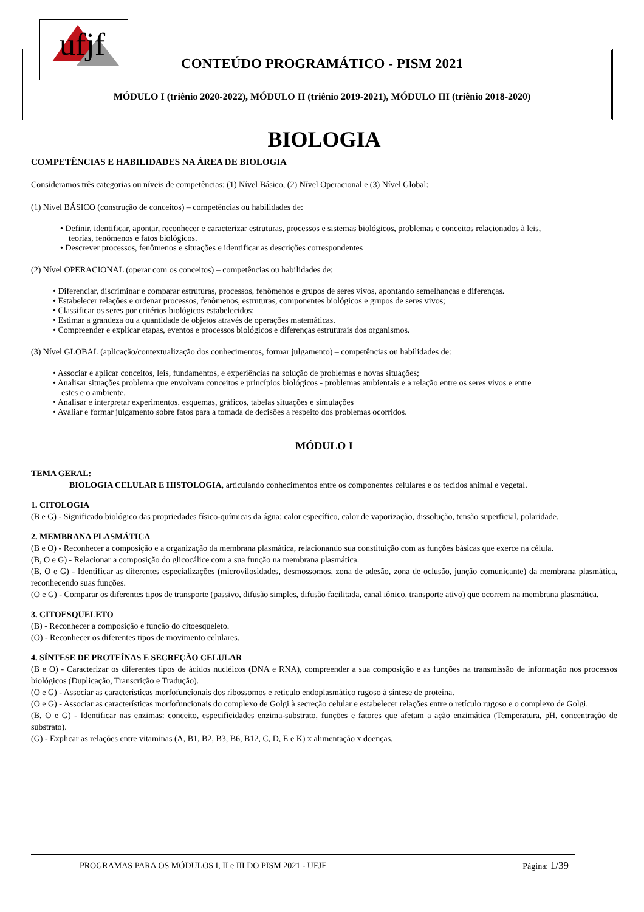ufjf
CONTEÚDO PROGRAMÁTICO - PISM 2021
MÓDULO I (triênio 2020-2022), MÓDULO II (triênio 2019-2021), MÓDULO III (triênio 2018-2020)
BIOLOGIA
COMPETÊNCIAS E HABILIDADES NA ÁREA DE BIOLOGIA
Consideramos três categorias ou níveis de competências: (1) Nível Básico, (2) Nível Operacional e (3) Nível Global:
(1) Nível BÁSICO (construção de conceitos) – competências ou habilidades de:
• Definir, identificar, apontar, reconhecer e caracterizar estruturas, processos e sistemas biológicos, problemas e conceitos relacionados à leis,
teorias, fenômenos e fatos biológicos.
• Descrever processos, fenômenos e situações e identificar as descrições correspondentes
(2) Nível OPERACIONAL (operar com os conceitos) – competências ou habilidades de:
• Diferenciar, discriminar e comparar estruturas, processos, fenômenos e grupos de seres vivos, apontando semelhanças e diferenças.
• Estabelecer relações e ordenar processos, fenômenos, estruturas, componentes biológicos e grupos de seres vivos;
• Classificar os seres por critérios biológicos estabelecidos;
• Estimar a grandeza ou a quantidade de objetos através de operações matemáticas.
• Compreender e explicar etapas, eventos e processos biológicos e diferenças estruturais dos organismos.
(3) Nível GLOBAL (aplicação/contextualização dos conhecimentos, formar julgamento) – competências ou habilidades de:
• Associar e aplicar conceitos, leis, fundamentos, e experiências na solução de problemas e novas situações;
• Analisar situações problema que envolvam conceitos e princípios biológicos - problemas ambientais e a relação entre os seres vivos e entre
estes e o ambiente.
• Analisar e interpretar experimentos, esquemas, gráficos, tabelas situações e simulações
• Avaliar e formar julgamento sobre fatos para a tomada de decisões a respeito dos problemas ocorridos.
MÓDULO I
TEMA GERAL:
BIOLOGIA CELULAR E HISTOLOGIA, articulando conhecimentos entre os componentes celulares e os tecidos animal e vegetal.
1. CITOLOGIA
(B e G) - Significado biológico das propriedades físico-químicas da água: calor específico, calor de vaporização, dissolução, tensão superficial, polaridade.
2. MEMBRANA PLASMÁTICA
(B e O) - Reconhecer a composição e a organização da membrana plasmática, relacionando sua constituição com as funções básicas que exerce na célula.
(B, O e G) - Relacionar a composição do glicocálice com a sua função na membrana plasmática.
(B, O e G) - Identificar as diferentes especializações (microvilosidades, desmossomos, zona de adesão, zona de oclusão, junção comunicante) da membrana plasmática, reconhecendo suas funções.
(O e G) - Comparar os diferentes tipos de transporte (passivo, difusão simples, difusão facilitada, canal iônico, transporte ativo) que ocorrem na membrana plasmática.
3. CITOESQUELETO
(B) - Reconhecer a composição e função do citoesqueleto.
(O) - Reconhecer os diferentes tipos de movimento celulares.
4. SÍNTESE DE PROTEÍNAS E SECREÇÃO CELULAR
(B e O) - Caracterizar os diferentes tipos de ácidos nucléicos (DNA e RNA), compreender a sua composição e as funções na transmissão de informação nos processos biológicos (Duplicação, Transcrição e Tradução).
(O e G) - Associar as características morfofuncionais dos ribossomos e retículo endoplasmático rugoso à síntese de proteína.
(O e G) - Associar as características morfofuncionais do complexo de Golgi à secreção celular e estabelecer relações entre o retículo rugoso e o complexo de Golgi.
(B, O e G) - Identificar nas enzimas: conceito, especificidades enzima-substrato, funções e fatores que afetam a ação enzimática (Temperatura, pH, concentração de substrato).
(G) - Explicar as relações entre vitaminas (A, B1, B2, B3, B6, B12, C, D, E e K) x alimentação x doenças.
PROGRAMAS PARA OS MÓDULOS I, II e III DO PISM 2021 - UFJF Página: 1/39